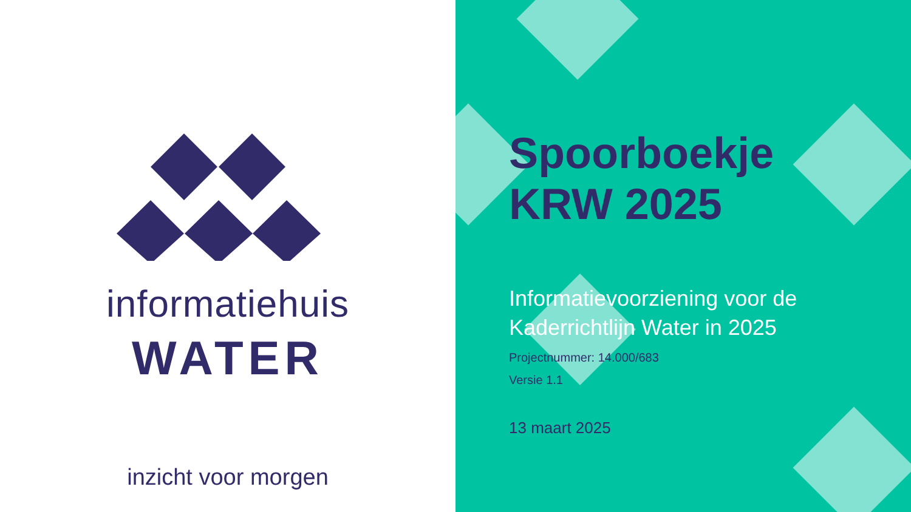informatiehuis
WATER
inzicht voor morgen
Spoorboekje
KRW 2025
Informatievoorziening voor de Kaderrichtlijn Water in 2025
Projectnummer: 14.000/683
Versie 1.1
13 maart 2025